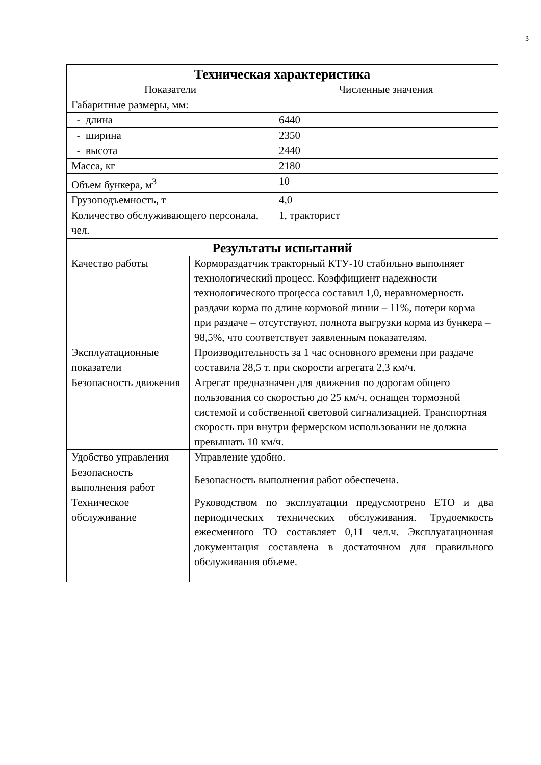3
| Техническая характеристика | |
| --- | --- |
| Показатели | Численные значения |
| Габаритные размеры, мм: | |
| - длина | 6440 |
| - ширина | 2350 |
| - высота | 2440 |
| Масса, кг | 2180 |
| Объем бункера, м<sup>3</sup> | 10 |
| Грузоподъемность, т | 4,0 |
| Количество обслуживающего персонала, чел. | 1, тракторист |
| Результаты испытаний | |
| --- | --- |
| Качество работы | Кормораздатчик тракторный КТУ-10 стабильно выполняет технологический процесс. Коэффициент надежности технологического процесса составил 1,0, неравномерность раздачи корма по длине кормовой линии – 11%, потери корма при раздаче – отсутствуют, полнота выгрузки корма из бункера – 98,5%, что соответствует заявленным показателям. |
| Эксплуатационные показатели | Производительность за 1 час основного времени при раздаче составила 28,5 т. при скорости агрегата 2,3 км/ч. |
| Безопасность движения | Агрегат предназначен для движения по дорогам общего пользования со скоростью до 25 км/ч, оснащен тормозной системой и собственной световой сигнализацией. Транспортная скорость при внутри фермерском использовании не должна превышать 10 км/ч. |
| Удобство управления | Управление удобно. |
| Безопасность выполнения работ | Безопасность выполнения работ обеспечена. |
| Техническое обслуживание | Руководством по эксплуатации предусмотрено ЕТО и два периодических технических обслуживания. Трудоемкость ежесменного ТО составляет 0,11 чел.ч. Эксплуатационная документация составлена в достаточном для правильного обслуживания объеме. |